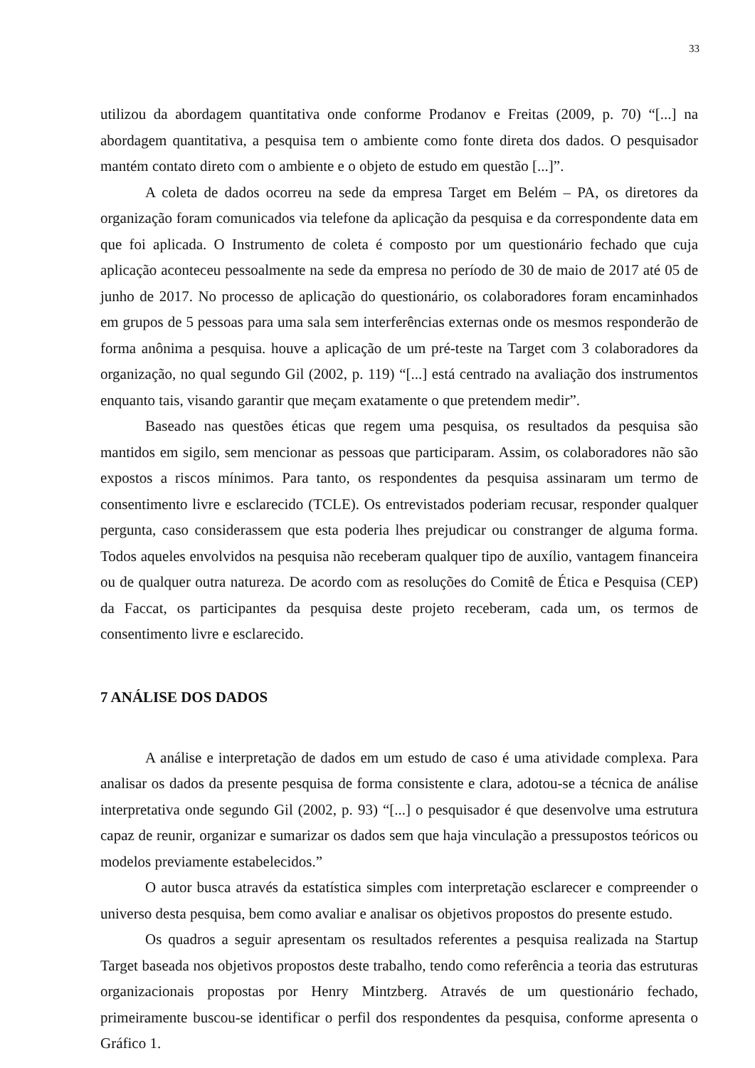33
utilizou da abordagem quantitativa onde conforme Prodanov e Freitas (2009, p. 70) “[...] na abordagem quantitativa, a pesquisa tem o ambiente como fonte direta dos dados. O pesquisador mantém contato direto com o ambiente e o objeto de estudo em questão [...]”.
A coleta de dados ocorreu na sede da empresa Target em Belém – PA, os diretores da organização foram comunicados via telefone da aplicação da pesquisa e da correspondente data em que foi aplicada. O Instrumento de coleta é composto por um questionário fechado que cuja aplicação aconteceu pessoalmente na sede da empresa no período de 30 de maio de 2017 até 05 de junho de 2017. No processo de aplicação do questionário, os colaboradores foram encaminhados em grupos de 5 pessoas para uma sala sem interferências externas onde os mesmos responderão de forma anônima a pesquisa. houve a aplicação de um pré-teste na Target com 3 colaboradores da organização, no qual segundo Gil (2002, p. 119) “[...] está centrado na avaliação dos instrumentos enquanto tais, visando garantir que meçam exatamente o que pretendem medir”.
Baseado nas questões éticas que regem uma pesquisa, os resultados da pesquisa são mantidos em sigilo, sem mencionar as pessoas que participaram. Assim, os colaboradores não são expostos a riscos mínimos. Para tanto, os respondentes da pesquisa assinaram um termo de consentimento livre e esclarecido (TCLE). Os entrevistados poderiam recusar, responder qualquer pergunta, caso considerassem que esta poderia lhes prejudicar ou constranger de alguma forma. Todos aqueles envolvidos na pesquisa não receberam qualquer tipo de auxílio, vantagem financeira ou de qualquer outra natureza. De acordo com as resoluções do Comitê de Ética e Pesquisa (CEP) da Faccat, os participantes da pesquisa deste projeto receberam, cada um, os termos de consentimento livre e esclarecido.
7 ANÁLISE DOS DADOS
A análise e interpretação de dados em um estudo de caso é uma atividade complexa. Para analisar os dados da presente pesquisa de forma consistente e clara, adotou-se a técnica de análise interpretativa onde segundo Gil (2002, p. 93) “[...] o pesquisador é que desenvolve uma estrutura capaz de reunir, organizar e sumarizar os dados sem que haja vinculação a pressupostos teóricos ou modelos previamente estabelecidos.”
O autor busca através da estatística simples com interpretação esclarecer e compreender o universo desta pesquisa, bem como avaliar e analisar os objetivos propostos do presente estudo.
Os quadros a seguir apresentam os resultados referentes a pesquisa realizada na Startup Target baseada nos objetivos propostos deste trabalho, tendo como referência a teoria das estruturas organizacionais propostas por Henry Mintzberg. Através de um questionário fechado, primeiramente buscou-se identificar o perfil dos respondentes da pesquisa, conforme apresenta o Gráfico 1.